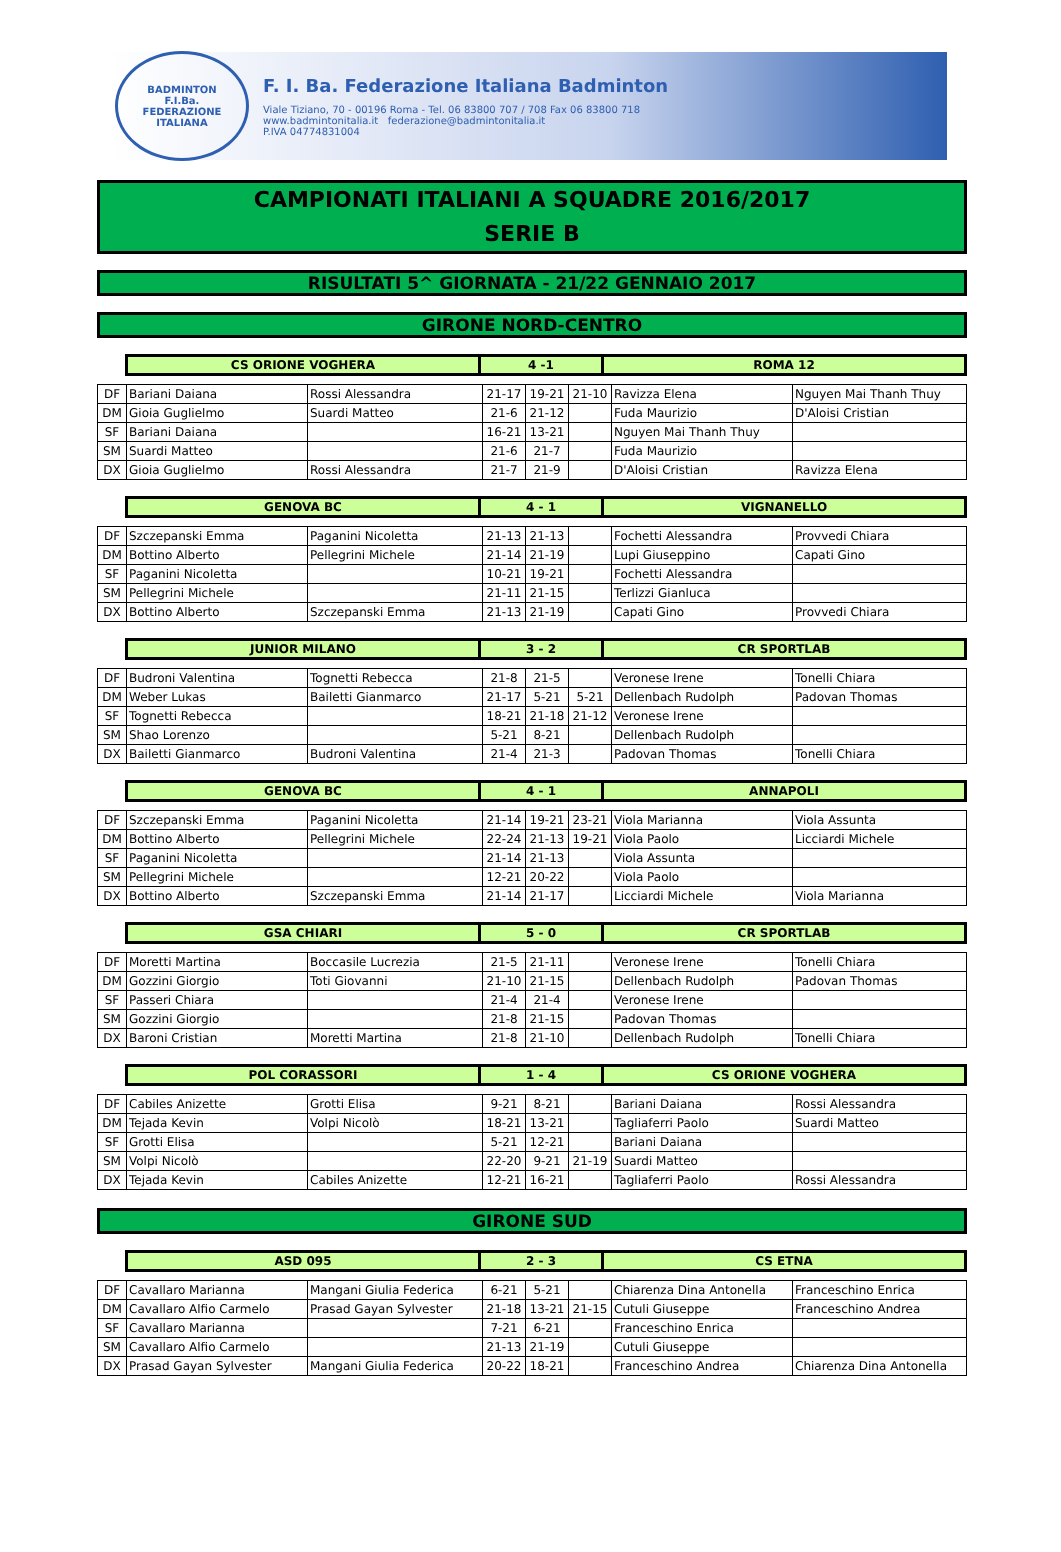BADMINTON
F.I.Ba.
FEDERAZIONE ITALIANA
F. I. Ba. Federazione Italiana Badminton
Viale Tiziano, 70 - 00196 Roma - Tel. 06 83800 707 / 708 Fax 06 83800 718
www.badmintonitalia.it federazione@badmintonitalia.it
P.IVA 04774831004
CAMPIONATI ITALIANI A SQUADRE 2016/2017
SERIE B
RISULTATI 5^ GIORNATA - 21/22 GENNAIO 2017
GIRONE NORD-CENTRO
| CS ORIONE VOGHERA | 4 -1 | ROMA 12 |
| DF | Bariani Daiana | Rossi Alessandra | 21-17 | 19-21 | 21-10 | Ravizza Elena | Nguyen Mai Thanh Thuy |
| DM | Gioia Guglielmo | Suardi Matteo | 21-6 | 21-12 | | Fuda Maurizio | D'Aloisi Cristian |
| SF | Bariani Daiana | | 16-21 | 13-21 | | Nguyen Mai Thanh Thuy | |
| SM | Suardi Matteo | | 21-6 | 21-7 | | Fuda Maurizio | |
| DX | Gioia Guglielmo | Rossi Alessandra | 21-7 | 21-9 | | D'Aloisi Cristian | Ravizza Elena |
| GENOVA BC | 4 - 1 | VIGNANELLO |
| DF | Szczepanski Emma | Paganini Nicoletta | 21-13 | 21-13 | | Fochetti Alessandra | Provvedi Chiara |
| DM | Bottino Alberto | Pellegrini Michele | 21-14 | 21-19 | | Lupi Giuseppino | Capati Gino |
| SF | Paganini Nicoletta | | 10-21 | 19-21 | | Fochetti Alessandra | |
| SM | Pellegrini Michele | | 21-11 | 21-15 | | Terlizzi Gianluca | |
| DX | Bottino Alberto | Szczepanski Emma | 21-13 | 21-19 | | Capati Gino | Provvedi Chiara |
| JUNIOR MILANO | 3 - 2 | CR SPORTLAB |
| DF | Budroni Valentina | Tognetti Rebecca | 21-8 | 21-5 | | Veronese Irene | Tonelli Chiara |
| DM | Weber Lukas | Bailetti Gianmarco | 21-17 | 5-21 | 5-21 | Dellenbach Rudolph | Padovan Thomas |
| SF | Tognetti Rebecca | | 18-21 | 21-18 | 21-12 | Veronese Irene | |
| SM | Shao Lorenzo | | 5-21 | 8-21 | | Dellenbach Rudolph | |
| DX | Bailetti Gianmarco | Budroni Valentina | 21-4 | 21-3 | | Padovan Thomas | Tonelli Chiara |
| GENOVA BC | 4 - 1 | ANNAPOLI |
| DF | Szczepanski Emma | Paganini Nicoletta | 21-14 | 19-21 | 23-21 | Viola Marianna | Viola Assunta |
| DM | Bottino Alberto | Pellegrini Michele | 22-24 | 21-13 | 19-21 | Viola Paolo | Licciardi Michele |
| SF | Paganini Nicoletta | | 21-14 | 21-13 | | Viola Assunta | |
| SM | Pellegrini Michele | | 12-21 | 20-22 | | Viola Paolo | |
| DX | Bottino Alberto | Szczepanski Emma | 21-14 | 21-17 | | Licciardi Michele | Viola Marianna |
| GSA CHIARI | 5 - 0 | CR SPORTLAB |
| DF | Moretti Martina | Boccasile Lucrezia | 21-5 | 21-11 | | Veronese Irene | Tonelli Chiara |
| DM | Gozzini Giorgio | Toti Giovanni | 21-10 | 21-15 | | Dellenbach Rudolph | Padovan Thomas |
| SF | Passeri Chiara | | 21-4 | 21-4 | | Veronese Irene | |
| SM | Gozzini Giorgio | | 21-8 | 21-15 | | Padovan Thomas | |
| DX | Baroni Cristian | Moretti Martina | 21-8 | 21-10 | | Dellenbach Rudolph | Tonelli Chiara |
| POL CORASSORI | 1 - 4 | CS ORIONE VOGHERA |
| DF | Cabiles Anizette | Grotti Elisa | 9-21 | 8-21 | | Bariani Daiana | Rossi Alessandra |
| DM | Tejada Kevin | Volpi Nicolò | 18-21 | 13-21 | | Tagliaferri Paolo | Suardi Matteo |
| SF | Grotti Elisa | | 5-21 | 12-21 | | Bariani Daiana | |
| SM | Volpi Nicolò | | 22-20 | 9-21 | 21-19 | Suardi Matteo | |
| DX | Tejada Kevin | Cabiles Anizette | 12-21 | 16-21 | | Tagliaferri Paolo | Rossi Alessandra |
GIRONE SUD
| ASD 095 | 2 - 3 | CS ETNA |
| DF | Cavallaro Marianna | Mangani Giulia Federica | 6-21 | 5-21 | | Chiarenza Dina Antonella | Franceschino Enrica |
| DM | Cavallaro Alfio Carmelo | Prasad Gayan Sylvester | 21-18 | 13-21 | 21-15 | Cutuli Giuseppe | Franceschino Andrea |
| SF | Cavallaro Marianna | | 7-21 | 6-21 | | Franceschino Enrica | |
| SM | Cavallaro Alfio Carmelo | | 21-13 | 21-19 | | Cutuli Giuseppe | |
| DX | Prasad Gayan Sylvester | Mangani Giulia Federica | 20-22 | 18-21 | | Franceschino Andrea | Chiarenza Dina Antonella |